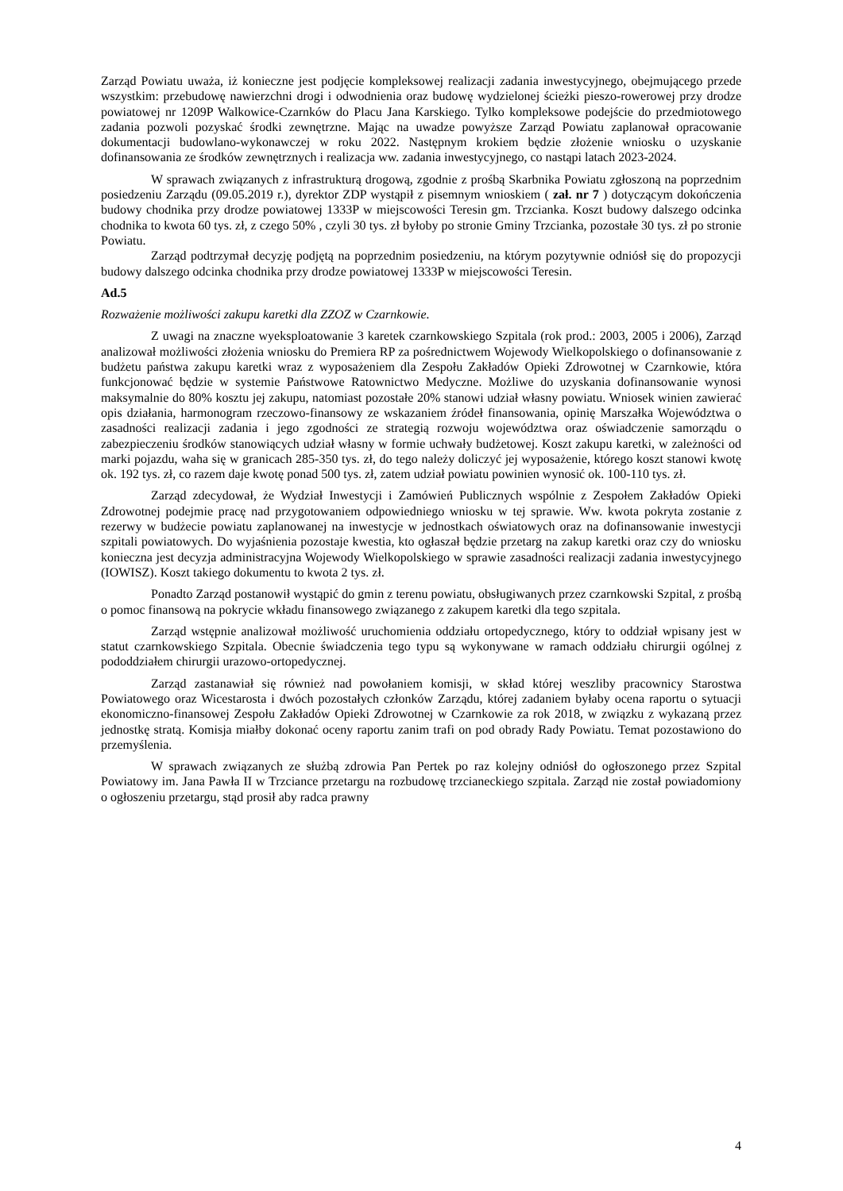Zarząd Powiatu uważa, iż konieczne jest podjęcie kompleksowej realizacji zadania inwestycyjnego, obejmującego przede wszystkim: przebudowę nawierzchni drogi i odwodnienia oraz budowę wydzielonej ścieżki pieszo-rowerowej przy drodze powiatowej nr 1209P Walkowice-Czarnków do Placu Jana Karskiego. Tylko kompleksowe podejście do przedmiotowego zadania pozwoli pozyskać środki zewnętrzne. Mając na uwadze powyższe Zarząd Powiatu zaplanował opracowanie dokumentacji budowlano-wykonawczej w roku 2022. Następnym krokiem będzie złożenie wniosku o uzyskanie dofinansowania ze środków zewnętrznych i realizacja ww. zadania inwestycyjnego, co nastąpi latach 2023-2024.
W sprawach związanych z infrastrukturą drogową, zgodnie z prośbą Skarbnika Powiatu zgłoszoną na poprzednim posiedzeniu Zarządu (09.05.2019 r.), dyrektor ZDP wystąpił z pisemnym wnioskiem ( zał. nr 7 ) dotyczącym dokończenia budowy chodnika przy drodze powiatowej 1333P w miejscowości Teresin gm. Trzcianka. Koszt budowy dalszego odcinka chodnika to kwota 60 tys. zł, z czego 50% , czyli 30 tys. zł byłoby po stronie Gminy Trzcianka, pozostałe 30 tys. zł po stronie Powiatu.
Zarząd podtrzymał decyzję podjętą na poprzednim posiedzeniu, na którym pozytywnie odniósł się do propozycji budowy dalszego odcinka chodnika przy drodze powiatowej 1333P w miejscowości Teresin.
Ad.5
Rozważenie możliwości zakupu karetki dla ZZOZ w Czarnkowie.
Z uwagi na znaczne wyeksploatowanie 3 karetek czarnkowskiego Szpitala (rok prod.: 2003, 2005 i 2006), Zarząd analizował możliwości złożenia wniosku do Premiera RP za pośrednictwem Wojewody Wielkopolskiego o dofinansowanie z budżetu państwa zakupu karetki wraz z wyposażeniem dla Zespołu Zakładów Opieki Zdrowotnej w Czarnkowie, która funkcjonować będzie w systemie Państwowe Ratownictwo Medyczne. Możliwe do uzyskania dofinansowanie wynosi maksymalnie do 80% kosztu jej zakupu, natomiast pozostałe 20% stanowi udział własny powiatu. Wniosek winien zawierać opis działania, harmonogram rzeczowo-finansowy ze wskazaniem źródeł finansowania, opinię Marszałka Województwa o zasadności realizacji zadania i jego zgodności ze strategią rozwoju województwa oraz oświadczenie samorządu o zabezpieczeniu środków stanowiących udział własny w formie uchwały budżetowej. Koszt zakupu karetki, w zależności od marki pojazdu, waha się w granicach 285-350 tys. zł, do tego należy doliczyć jej wyposażenie, którego koszt stanowi kwotę ok. 192 tys. zł, co razem daje kwotę ponad 500 tys. zł, zatem udział powiatu powinien wynosić ok. 100-110 tys. zł.
Zarząd zdecydował, że Wydział Inwestycji i Zamówień Publicznych wspólnie z Zespołem Zakładów Opieki Zdrowotnej podejmie pracę nad przygotowaniem odpowiedniego wniosku w tej sprawie. Ww. kwota pokryta zostanie z rezerwy w budżecie powiatu zaplanowanej na inwestycje w jednostkach oświatowych oraz na dofinansowanie inwestycji szpitali powiatowych. Do wyjaśnienia pozostaje kwestia, kto ogłaszał będzie przetarg na zakup karetki oraz czy do wniosku konieczna jest decyzja administracyjna Wojewody Wielkopolskiego w sprawie zasadności realizacji zadania inwestycyjnego (IOWISZ). Koszt takiego dokumentu to kwota 2 tys. zł.
Ponadto Zarząd postanowił wystąpić do gmin z terenu powiatu, obsługiwanych przez czarnkowski Szpital, z prośbą o pomoc finansową na pokrycie wkładu finansowego związanego z zakupem karetki dla tego szpitala.
Zarząd wstępnie analizował możliwość uruchomienia oddziału ortopedycznego, który to oddział wpisany jest w statut czarnkowskiego Szpitala. Obecnie świadczenia tego typu są wykonywane w ramach oddziału chirurgii ogólnej z pododdziałem chirurgii urazowo-ortopedycznej.
Zarząd zastanawiał się również nad powołaniem komisji, w skład której weszliby pracownicy Starostwa Powiatowego oraz Wicestarosta i dwóch pozostałych członków Zarządu, której zadaniem byłaby ocena raportu o sytuacji ekonomiczno-finansowej Zespołu Zakładów Opieki Zdrowotnej w Czarnkowie za rok 2018, w związku z wykazaną przez jednostkę stratą. Komisja miałby dokonać oceny raportu zanim trafi on pod obrady Rady Powiatu. Temat pozostawiono do przemyślenia.
W sprawach związanych ze służbą zdrowia Pan Pertek po raz kolejny odniósł do ogłoszonego przez Szpital Powiatowy im. Jana Pawła II w Trzciance przetargu na rozbudowę trzcianeckiego szpitala. Zarząd nie został powiadomiony o ogłoszeniu przetargu, stąd prosił aby radca prawny
4